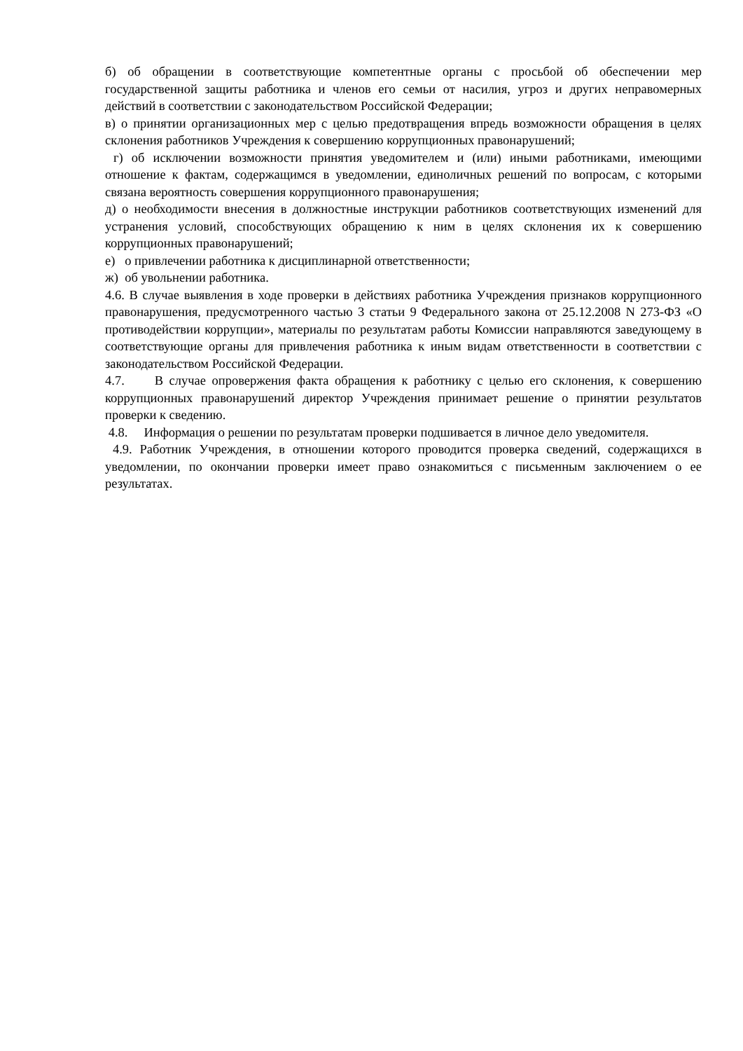б) об обращении в соответствующие компетентные органы с просьбой об обеспечении мер государственной защиты работника и членов его семьи от насилия, угроз и других неправомерных действий в соответствии с законодательством Российской Федерации;
в) о принятии организационных мер с целью предотвращения впредь возможности обращения в целях склонения работников Учреждения к совершению коррупционных правонарушений;
г) об исключении возможности принятия уведомителем и (или) иными работниками, имеющими отношение к фактам, содержащимся в уведомлении, единоличных решений по вопросам, с которыми связана вероятность совершения коррупционного правонарушения;
д) о необходимости внесения в должностные инструкции работников соответствующих изменений для устранения условий, способствующих обращению к ним в целях склонения их к совершению коррупционных правонарушений;
е) о привлечении работника к дисциплинарной ответственности;
ж) об увольнении работника.
4.6. В случае выявления в ходе проверки в действиях работника Учреждения признаков коррупционного правонарушения, предусмотренного частью 3 статьи 9 Федерального закона от 25.12.2008 N 273-ФЗ «О противодействии коррупции», материалы по результатам работы Комиссии направляются заведующему в соответствующие органы для привлечения работника к иным видам ответственности в соответствии с законодательством Российской Федерации.
4.7. В случае опровержения факта обращения к работнику с целью его склонения, к совершению коррупционных правонарушений директор Учреждения принимает решение о принятии результатов проверки к сведению.
4.8. Информация о решении по результатам проверки подшивается в личное дело уведомителя.
4.9. Работник Учреждения, в отношении которого проводится проверка сведений, содержащихся в уведомлении, по окончании проверки имеет право ознакомиться с письменным заключением о ее результатах.